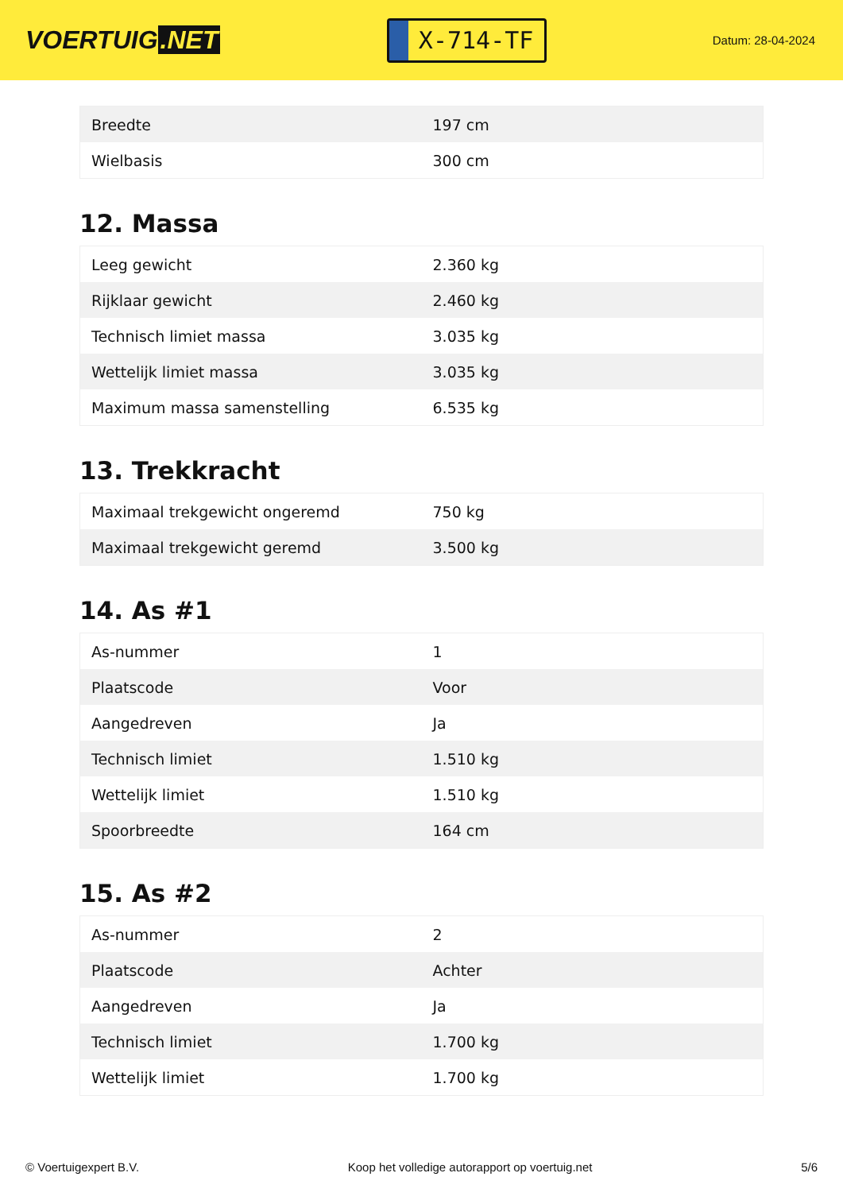VOERTUIG.NET
X-714-TF
Datum: 28-04-2024
| Breedte | 197 cm |
| Wielbasis | 300 cm |
12. Massa
| Leeg gewicht | 2.360 kg |
| Rijklaar gewicht | 2.460 kg |
| Technisch limiet massa | 3.035 kg |
| Wettelijk limiet massa | 3.035 kg |
| Maximum massa samenstelling | 6.535 kg |
13. Trekkracht
| Maximaal trekgewicht ongeremd | 750 kg |
| Maximaal trekgewicht geremd | 3.500 kg |
14. As #1
| As-nummer | 1 |
| Plaatscode | Voor |
| Aangedreven | Ja |
| Technisch limiet | 1.510 kg |
| Wettelijk limiet | 1.510 kg |
| Spoorbreedte | 164 cm |
15. As #2
| As-nummer | 2 |
| Plaatscode | Achter |
| Aangedreven | Ja |
| Technisch limiet | 1.700 kg |
| Wettelijk limiet | 1.700 kg |
© Voertuigexpert B.V. Koop het volledige autorapport op voertuig.net 5/6